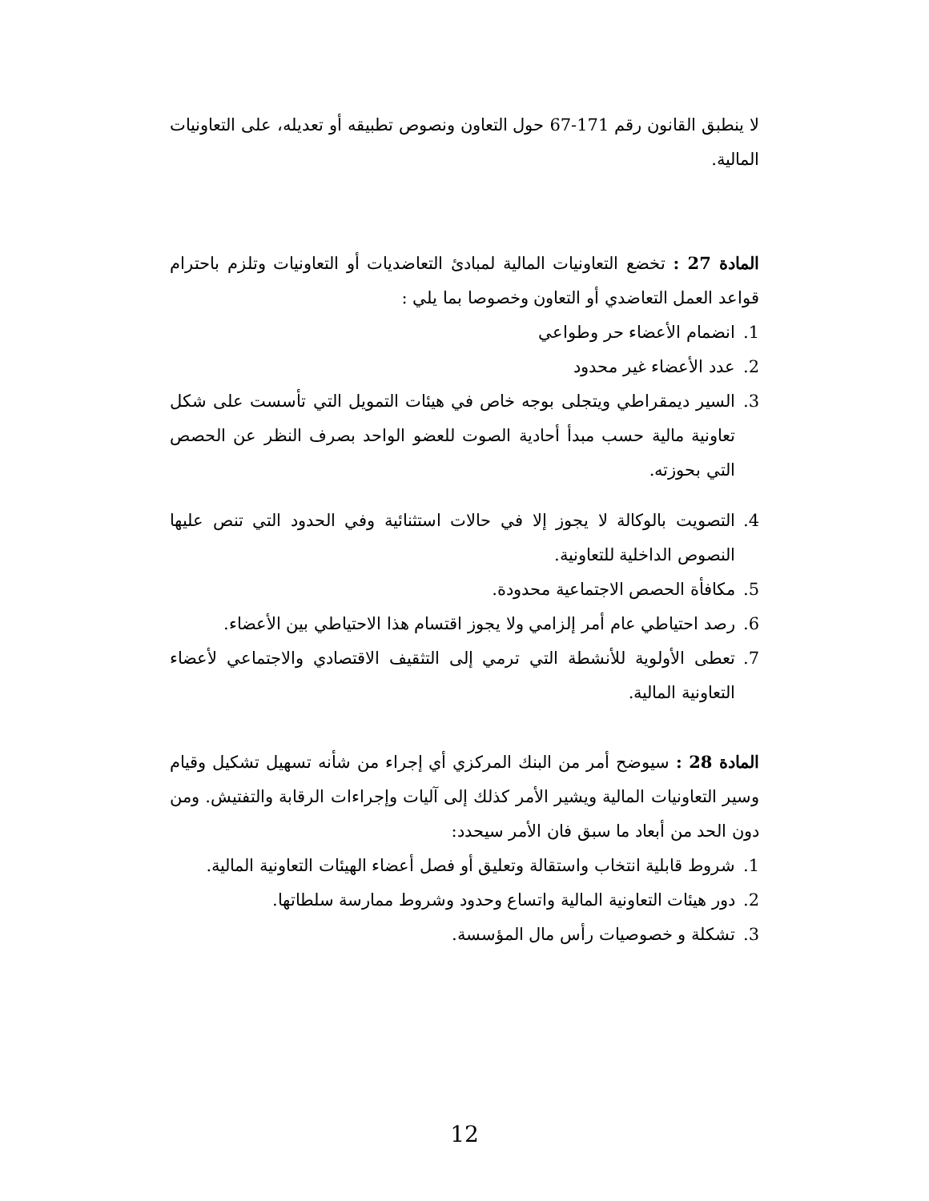لا ينطبق القانون رقم 171-67 حول التعاون ونصوص تطبيقه أو تعديله، على التعاونيات المالية.
المادة 27 : تخضع التعاونيات المالية لمبادئ التعاضديات أو التعاونيات وتلزم باحترام قواعد العمل التعاضدي أو التعاون وخصوصا بما يلي :
1. انضمام الأعضاء حر وطواعي
2. عدد الأعضاء غير محدود
3. السير ديمقراطي ويتجلى بوجه خاص في هيئات التمويل التي تأسست على شكل تعاونية مالية حسب مبدأ أحادية الصوت للعضو الواحد بصرف النظر عن الحصص التي بحوزته.
4. التصويت بالوكالة لا يجوز إلا في حالات استثنائية وفي الحدود التي تنص عليها النصوص الداخلية للتعاونية.
5. مكافأة الحصص الاجتماعية محدودة.
6. رصد احتياطي عام أمر إلزامي ولا يجوز اقتسام هذا الاحتياطي بين الأعضاء.
7. تعطى الأولوية للأنشطة التي ترمي إلى التثقيف الاقتصادي والاجتماعي لأعضاء التعاونية المالية.
المادة 28 : سيوضح أمر من البنك المركزي أي إجراء من شأنه تسهيل تشكيل وقيام وسير التعاونيات المالية ويشير الأمر كذلك إلى آليات وإجراءات الرقابة والتفتيش. ومن دون الحد من أبعاد ما سبق فان الأمر سيحدد:
1. شروط قابلية انتخاب واستقالة وتعليق أو فصل أعضاء الهيئات التعاونية المالية.
2. دور هيئات التعاونية المالية واتساع وحدود وشروط ممارسة سلطاتها.
3. تشكلة و خصوصيات رأس مال المؤسسة.
12